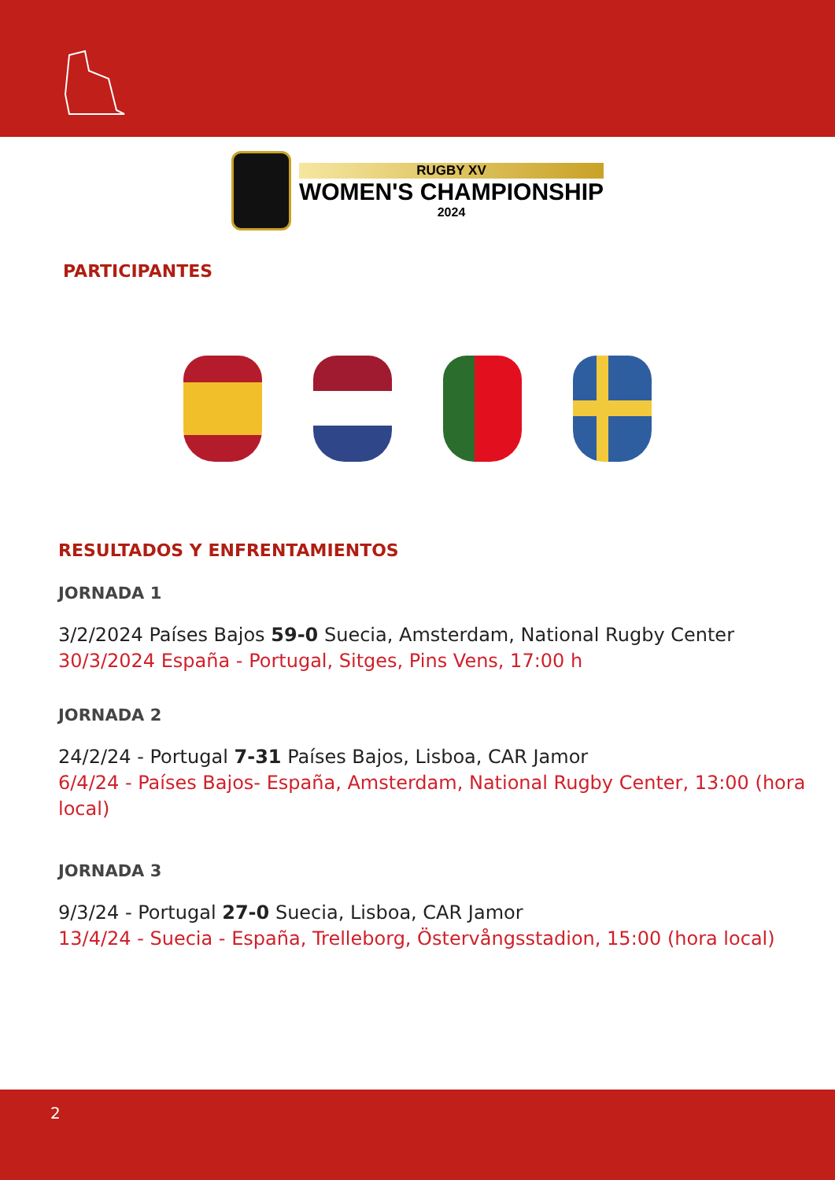RUGBY XV
WOMEN'S CHAMPIONSHIP
2024
PARTICIPANTES
RESULTADOS Y ENFRENTAMIENTOS
JORNADA 1
3/2/2024 Países Bajos 59-0 Suecia, Amsterdam, National Rugby Center
30/3/2024 España - Portugal, Sitges, Pins Vens, 17:00 h
JORNADA 2
24/2/24 - Portugal 7-31 Países Bajos, Lisboa, CAR Jamor
6/4/24 - Países Bajos- España, Amsterdam, National Rugby Center, 13:00 (hora local)
JORNADA 3
9/3/24 - Portugal 27-0 Suecia, Lisboa, CAR Jamor
13/4/24 - Suecia - España, Trelleborg, Östervångsstadion, 15:00 (hora local)
2